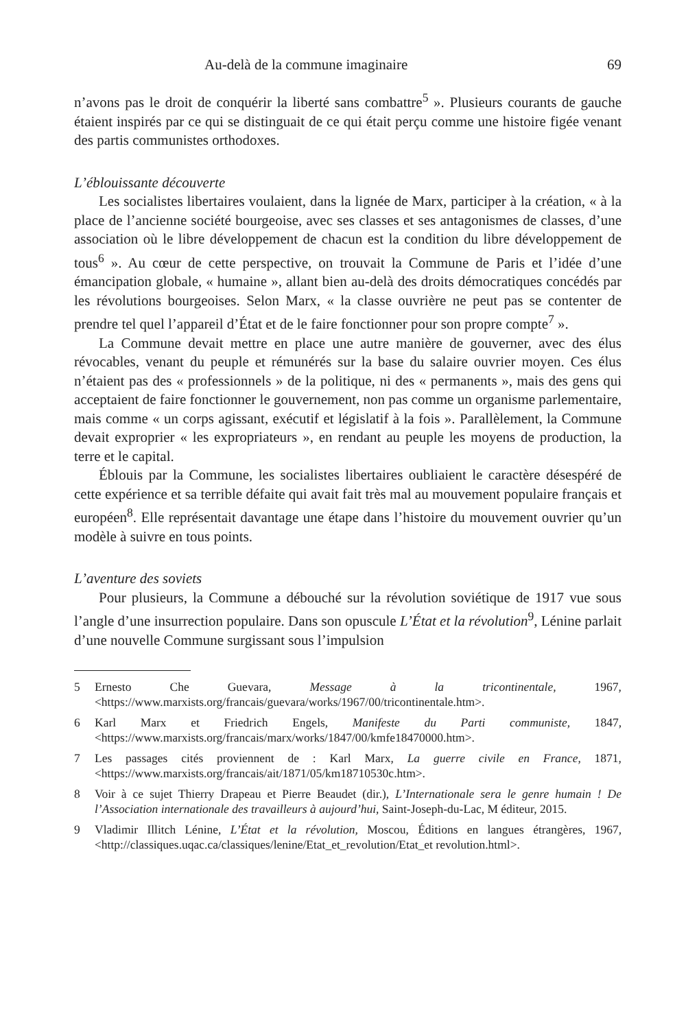Au-delà de la commune imaginaire 69
n’avons pas le droit de conquérir la liberté sans combattre<sup>5</sup> ». Plusieurs courants de gauche étaient inspirés par ce qui se distinguait de ce qui était perçu comme une histoire figée venant des partis communistes orthodoxes.
L’éblouissante découverte
Les socialistes libertaires voulaient, dans la lignée de Marx, participer à la création, « à la place de l’ancienne société bourgeoise, avec ses classes et ses antagonismes de classes, d’une association où le libre développement de chacun est la condition du libre développement de tous<sup>6</sup> ». Au cœur de cette perspective, on trouvait la Commune de Paris et l’idée d’une émancipation globale, « humaine », allant bien au-delà des droits démocratiques concédés par les révolutions bourgeoises. Selon Marx, « la classe ouvrière ne peut pas se contenter de prendre tel quel l’appareil d’État et de le faire fonctionner pour son propre compte<sup>7</sup> ».
La Commune devait mettre en place une autre manière de gouverner, avec des élus révocables, venant du peuple et rémunérés sur la base du salaire ouvrier moyen. Ces élus n’étaient pas des « professionnels » de la politique, ni des « permanents », mais des gens qui acceptaient de faire fonctionner le gouvernement, non pas comme un organisme parlementaire, mais comme « un corps agissant, exécutif et législatif à la fois ». Parallèlement, la Commune devait exproprier « les expropriateurs », en rendant au peuple les moyens de production, la terre et le capital.
Éblouis par la Commune, les socialistes libertaires oubliaient le caractère désespéré de cette expérience et sa terrible défaite qui avait fait très mal au mouvement populaire français et européen<sup>8</sup>. Elle représentait davantage une étape dans l’histoire du mouvement ouvrier qu’un modèle à suivre en tous points.
L’aventure des soviets
Pour plusieurs, la Commune a débouché sur la révolution soviétique de 1917 vue sous l’angle d’une insurrection populaire. Dans son opuscule L’État et la révolution<sup>9</sup>, Lénine parlait d’une nouvelle Commune surgissant sous l’impulsion
5 Ernesto Che Guevara, Message à la tricontinentale, 1967, <https://www.marxists.org/francais/guevara/works/1967/00/tricontinentale.htm>.
6 Karl Marx et Friedrich Engels, Manifeste du Parti communiste, 1847, <https://www.marxists.org/francais/marx/works/1847/00/kmfe18470000.htm>.
7 Les passages cités proviennent de : Karl Marx, La guerre civile en France, 1871, <https://www.marxists.org/francais/ait/1871/05/km18710530c.htm>.
8 Voir à ce sujet Thierry Drapeau et Pierre Beaudet (dir.), L’Internationale sera le genre humain ! De l’Association internationale des travailleurs à aujourd’hui, Saint-Joseph-du-Lac, M éditeur, 2015.
9 Vladimir Illitch Lénine, L’État et la révolution, Moscou, Éditions en langues étrangères, 1967, <http://classiques.uqac.ca/classiques/lenine/Etat_et_revolution/Etat_et revolution.html>.